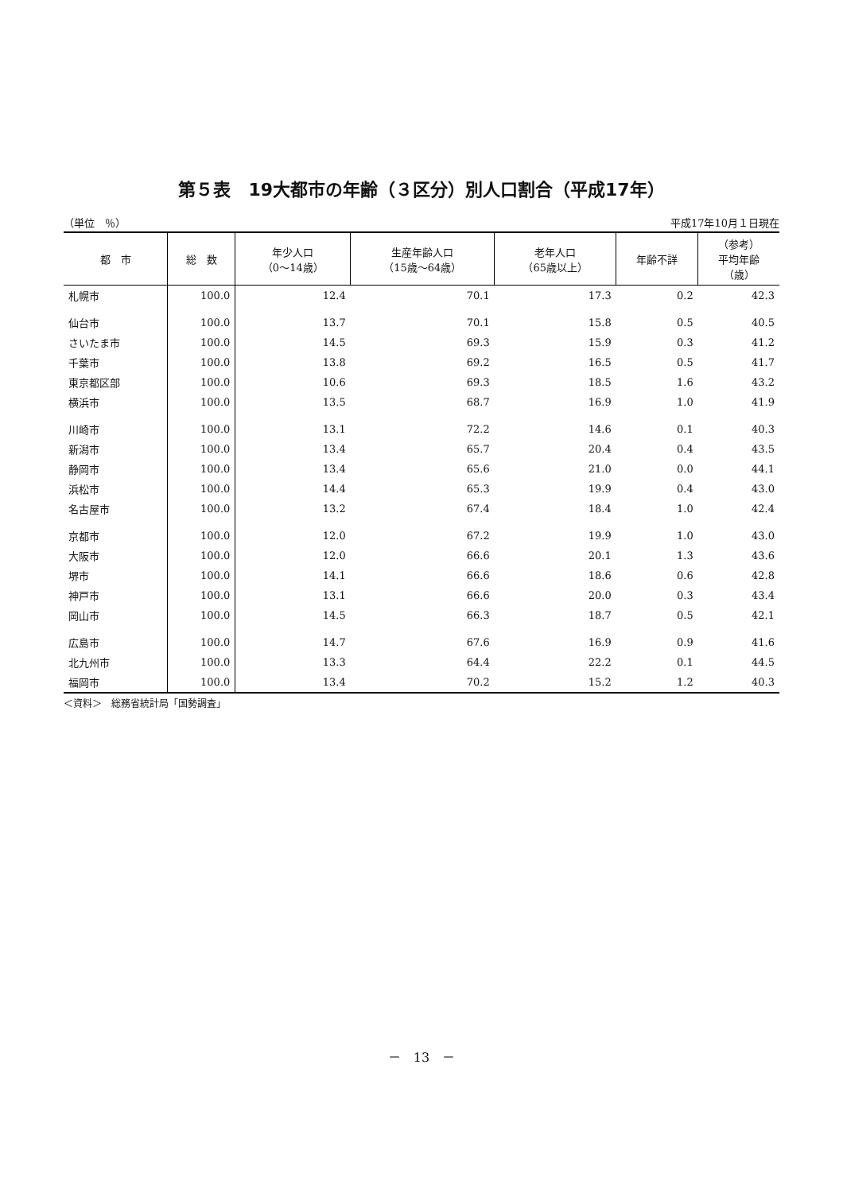第５表　19大都市の年齢（３区分）別人口割合（平成17年）
（単位　％） 平成17年10月１日現在
| 都 市 | 総 数 | 年少人口 （0～14歳） | 生産年齢人口 （15歳～64歳） | 老年人口 （65歳以上） | 年齢不詳 | （参考） 平均年齢 （歳） |
| --- | --- | --- | --- | --- | --- | --- |
| 札幌市 | 100.0 | 12.4 | 70.1 | 17.3 | 0.2 | 42.3 |
| 仙台市 | 100.0 | 13.7 | 70.1 | 15.8 | 0.5 | 40.5 |
| さいたま市 | 100.0 | 14.5 | 69.3 | 15.9 | 0.3 | 41.2 |
| 千葉市 | 100.0 | 13.8 | 69.2 | 16.5 | 0.5 | 41.7 |
| 東京都区部 | 100.0 | 10.6 | 69.3 | 18.5 | 1.6 | 43.2 |
| 横浜市 | 100.0 | 13.5 | 68.7 | 16.9 | 1.0 | 41.9 |
| 川崎市 | 100.0 | 13.1 | 72.2 | 14.6 | 0.1 | 40.3 |
| 新潟市 | 100.0 | 13.4 | 65.7 | 20.4 | 0.4 | 43.5 |
| 静岡市 | 100.0 | 13.4 | 65.6 | 21.0 | 0.0 | 44.1 |
| 浜松市 | 100.0 | 14.4 | 65.3 | 19.9 | 0.4 | 43.0 |
| 名古屋市 | 100.0 | 13.2 | 67.4 | 18.4 | 1.0 | 42.4 |
| 京都市 | 100.0 | 12.0 | 67.2 | 19.9 | 1.0 | 43.0 |
| 大阪市 | 100.0 | 12.0 | 66.6 | 20.1 | 1.3 | 43.6 |
| 堺市 | 100.0 | 14.1 | 66.6 | 18.6 | 0.6 | 42.8 |
| 神戸市 | 100.0 | 13.1 | 66.6 | 20.0 | 0.3 | 43.4 |
| 岡山市 | 100.0 | 14.5 | 66.3 | 18.7 | 0.5 | 42.1 |
| 広島市 | 100.0 | 14.7 | 67.6 | 16.9 | 0.9 | 41.6 |
| 北九州市 | 100.0 | 13.3 | 64.4 | 22.2 | 0.1 | 44.5 |
| 福岡市 | 100.0 | 13.4 | 70.2 | 15.2 | 1.2 | 40.3 |
＜資料＞　総務省統計局「国勢調査」
－　13　－